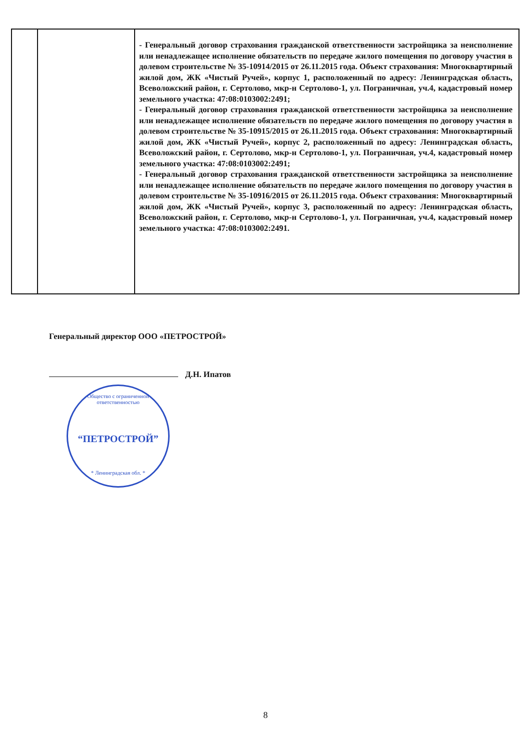| | | - Генеральный договор страхования гражданской ответственности застройщика за неисполнение или ненадлежащее исполнение обязательств по передаче жилого помещения по договору участия в долевом строительстве № 35-10914/2015 от 26.11.2015 года. Объект страхования: Многоквартирный жилой дом, ЖК «Чистый Ручей», корпус 1, расположенный по адресу: Ленинградская область, Всеволожский район, г. Сертолово, мкр-н Сертолово-1, ул. Пограничная, уч.4, кадастровый номер земельного участка: 47:08:0103002:2491; - Генеральный договор страхования гражданской ответственности застройщика за неисполнение или ненадлежащее исполнение обязательств по передаче жилого помещения по договору участия в долевом строительстве № 35-10915/2015 от 26.11.2015 года. Объект страхования: Многоквартирный жилой дом, ЖК «Чистый Ручей», корпус 2, расположенный по адресу: Ленинградская область, Всеволожский район, г. Сертолово, мкр-н Сертолово-1, ул. Пограничная, уч.4, кадастровый номер земельного участка: 47:08:0103002:2491; - Генеральный договор страхования гражданской ответственности застройщика за неисполнение или ненадлежащее исполнение обязательств по передаче жилого помещения по договору участия в долевом строительстве № 35-10916/2015 от 26.11.2015 года. Объект страхования: Многоквартирный жилой дом, ЖК «Чистый Ручей», корпус 3, расположенный по адресу: Ленинградская область, Всеволожский район, г. Сертолово, мкр-н Сертолово-1, ул. Пограничная, уч.4, кадастровый номер земельного участка: 47:08:0103002:2491. |
Генеральный директор ООО «ПЕТРОСТРОЙ»
Д.Н. Ипатов
Общество с ограниченной ответственностью
“ПЕТРОСТРОЙ”
* Ленинградская обл. *
8